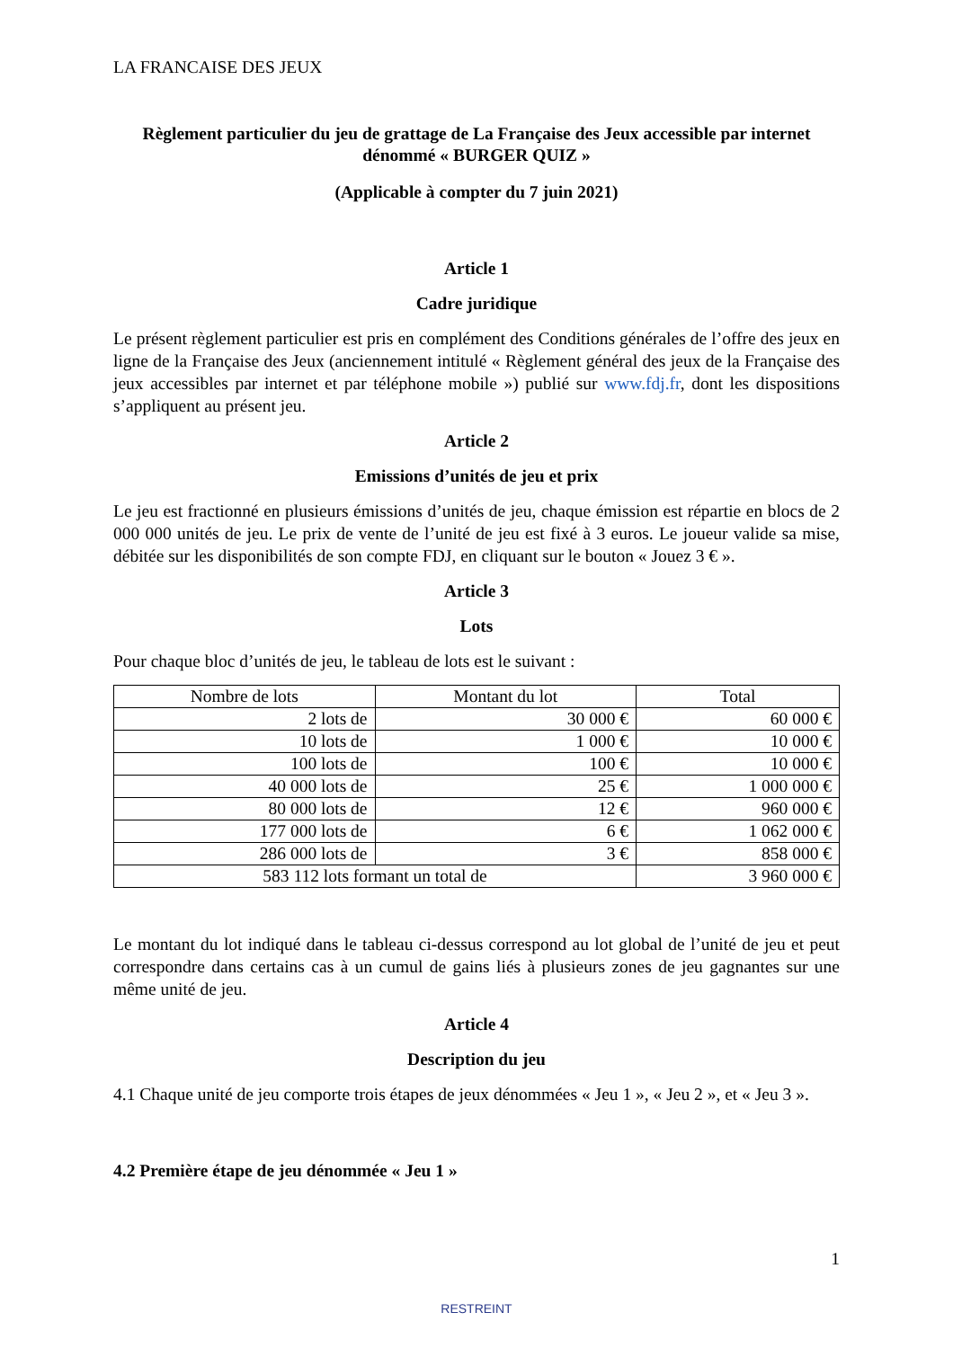LA FRANCAISE DES JEUX
Règlement particulier du jeu de grattage de La Française des Jeux accessible par internet dénommé « BURGER QUIZ »
(Applicable à compter du 7 juin 2021)
Article 1
Cadre juridique
Le présent règlement particulier est pris en complément des Conditions générales de l’offre des jeux en ligne de la Française des Jeux (anciennement intitulé « Règlement général des jeux de la Française des jeux accessibles par internet et par téléphone mobile ») publié sur www.fdj.fr, dont les dispositions s’appliquent au présent jeu.
Article 2
Emissions d’unités de jeu et prix
Le jeu est fractionné en plusieurs émissions d’unités de jeu, chaque émission est répartie en blocs de 2 000 000 unités de jeu. Le prix de vente de l’unité de jeu est fixé à 3 euros. Le joueur valide sa mise, débitée sur les disponibilités de son compte FDJ, en cliquant sur le bouton « Jouez 3 € ».
Article 3
Lots
Pour chaque bloc d’unités de jeu, le tableau de lots est le suivant :
| Nombre de lots | Montant du lot | Total |
| --- | --- | --- |
| 2 lots de | 30 000 € | 60 000 € |
| 10 lots de | 1 000 € | 10 000 € |
| 100 lots de | 100 € | 10 000 € |
| 40 000 lots de | 25 € | 1 000 000 € |
| 80 000 lots de | 12 € | 960 000 € |
| 177 000 lots de | 6 € | 1 062 000 € |
| 286 000 lots de | 3 € | 858 000 € |
| 583 112 lots formant un total de | | 3 960 000 € |
Le montant du lot indiqué dans le tableau ci-dessus correspond au lot global de l’unité de jeu et peut correspondre dans certains cas à un cumul de gains liés à plusieurs zones de jeu gagnantes sur une même unité de jeu.
Article 4
Description du jeu
4.1 Chaque unité de jeu comporte trois étapes de jeux dénommées « Jeu 1 », « Jeu 2 », et « Jeu 3 ».
4.2 Première étape de jeu dénommée « Jeu 1 »
1
RESTREINT